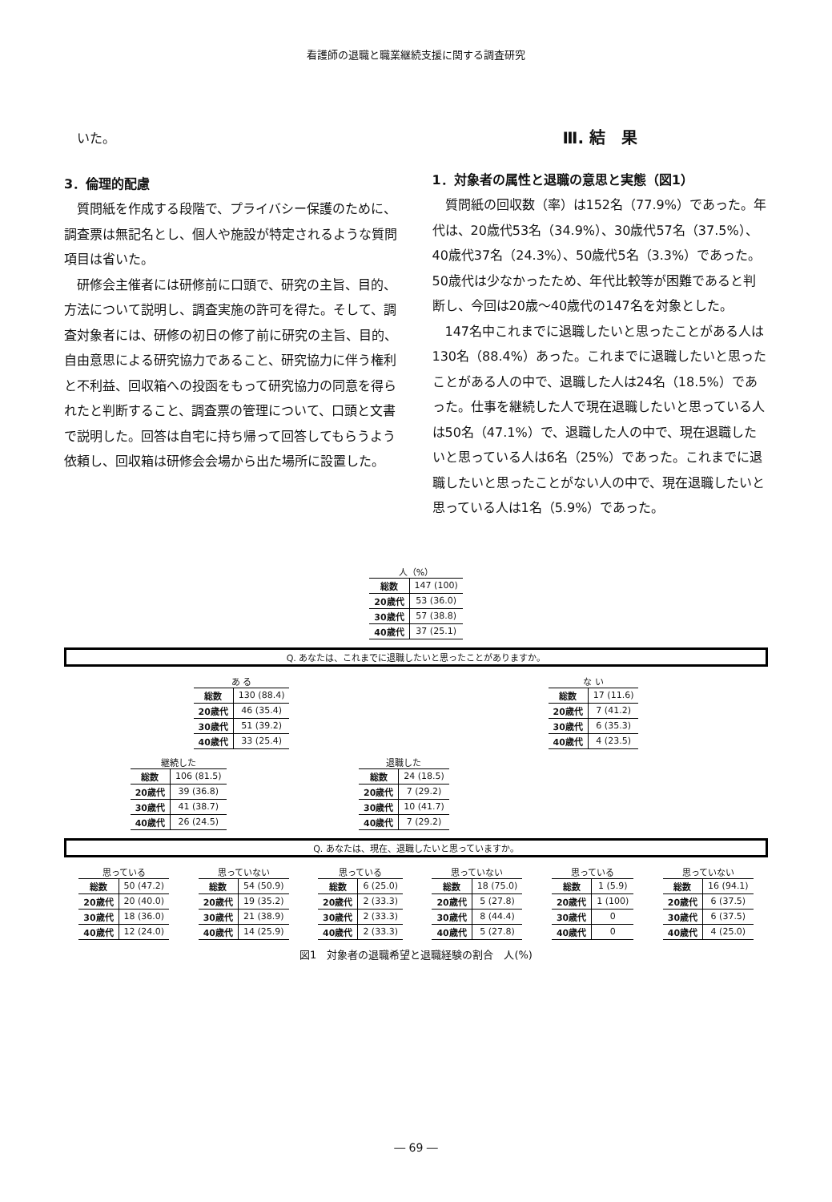看護師の退職と職業継続支援に関する調査研究
いた。
3．倫理的配慮
質問紙を作成する段階で、プライバシー保護のために、調査票は無記名とし、個人や施設が特定されるような質問項目は省いた。
研修会主催者には研修前に口頭で、研究の主旨、目的、方法について説明し、調査実施の許可を得た。そして、調査対象者には、研修の初日の修了前に研究の主旨、目的、自由意思による研究協力であること、研究協力に伴う権利と不利益、回収箱への投函をもって研究協力の同意を得られたと判断すること、調査票の管理について、口頭と文書で説明した。回答は自宅に持ち帰って回答してもらうよう依頼し、回収箱は研修会会場から出た場所に設置した。
Ⅲ. 結　果
1．対象者の属性と退職の意思と実態（図1）
質問紙の回収数（率）は152名（77.9%）であった。年代は、20歳代53名（34.9%）、30歳代57名（37.5%）、40歳代37名（24.3%）、50歳代5名（3.3%）であった。50歳代は少なかったため、年代比較等が困難であると判断し、今回は20歳～40歳代の147名を対象とした。
147名中これまでに退職したいと思ったことがある人は130名（88.4%）あった。これまでに退職したいと思ったことがある人の中で、退職した人は24名（18.5%）であった。仕事を継続した人で現在退職したいと思っている人は50名（47.1%）で、退職した人の中で、現在退職したいと思っている人は6名（25%）であった。これまでに退職したいと思ったことがない人の中で、現在退職したいと思っている人は1名（5.9%）であった。
人（%）
| 総数 | 147 (100) |
| 20歳代 | 53 (36.0) |
| 30歳代 | 57 (38.8) |
| 40歳代 | 37 (25.1) |
Q. あなたは、これまでに退職したいと思ったことがありますか。
あ る
| 総数 | 130 (88.4) |
| 20歳代 | 46 (35.4) |
| 30歳代 | 51 (39.2) |
| 40歳代 | 33 (25.4) |
な い
| 総数 | 17 (11.6) |
| 20歳代 | 7 (41.2) |
| 30歳代 | 6 (35.3) |
| 40歳代 | 4 (23.5) |
継続した
| 総数 | 106 (81.5) |
| 20歳代 | 39 (36.8) |
| 30歳代 | 41 (38.7) |
| 40歳代 | 26 (24.5) |
退職した
| 総数 | 24 (18.5) |
| 20歳代 | 7 (29.2) |
| 30歳代 | 10 (41.7) |
| 40歳代 | 7 (29.2) |
Q. あなたは、現在、退職したいと思っていますか。
思っている
| 総数 | 50 (47.2) |
| 20歳代 | 20 (40.0) |
| 30歳代 | 18 (36.0) |
| 40歳代 | 12 (24.0) |
思っていない
| 総数 | 54 (50.9) |
| 20歳代 | 19 (35.2) |
| 30歳代 | 21 (38.9) |
| 40歳代 | 14 (25.9) |
思っている
| 総数 | 6 (25.0) |
| 20歳代 | 2 (33.3) |
| 30歳代 | 2 (33.3) |
| 40歳代 | 2 (33.3) |
思っていない
| 総数 | 18 (75.0) |
| 20歳代 | 5 (27.8) |
| 30歳代 | 8 (44.4) |
| 40歳代 | 5 (27.8) |
思っている
| 総数 | 1 (5.9) |
| 20歳代 | 1 (100) |
| 30歳代 | 0 |
| 40歳代 | 0 |
思っていない
| 総数 | 16 (94.1) |
| 20歳代 | 6 (37.5) |
| 30歳代 | 6 (37.5) |
| 40歳代 | 4 (25.0) |
図1　対象者の退職希望と退職経験の割合　人(%)
― 69 ―